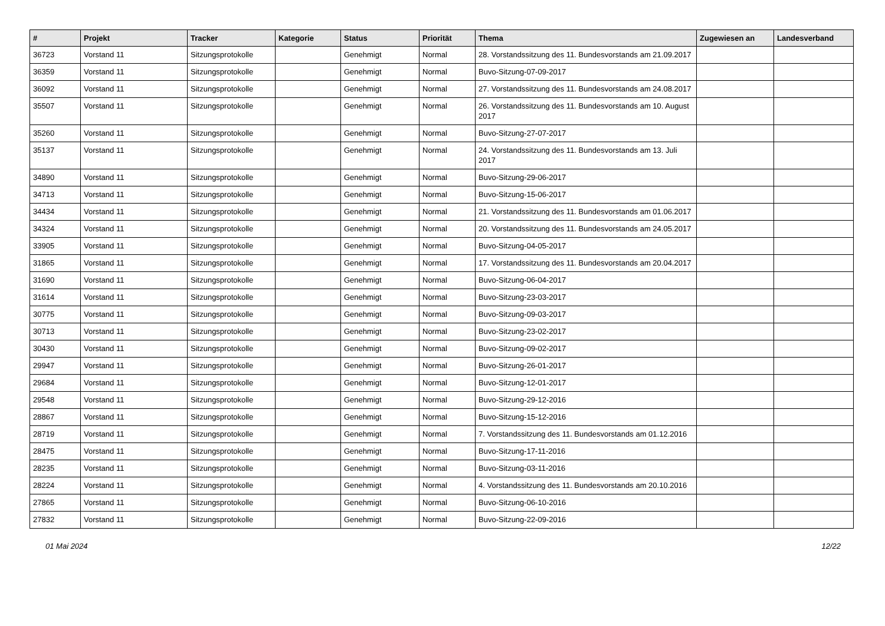| # | Projekt | Tracker | Kategorie | Status | Priorität | Thema | Zugewiesen an | Landesverband |
| --- | --- | --- | --- | --- | --- | --- | --- | --- |
| 36723 | Vorstand 11 | Sitzungsprotokolle | | Genehmigt | Normal | 28. Vorstandssitzung des 11. Bundesvorstands am 21.09.2017 | | |
| 36359 | Vorstand 11 | Sitzungsprotokolle | | Genehmigt | Normal | Buvo-Sitzung-07-09-2017 | | |
| 36092 | Vorstand 11 | Sitzungsprotokolle | | Genehmigt | Normal | 27. Vorstandssitzung des 11. Bundesvorstands am 24.08.2017 | | |
| 35507 | Vorstand 11 | Sitzungsprotokolle | | Genehmigt | Normal | 26. Vorstandssitzung des 11. Bundesvorstands am 10. August 2017 | | |
| 35260 | Vorstand 11 | Sitzungsprotokolle | | Genehmigt | Normal | Buvo-Sitzung-27-07-2017 | | |
| 35137 | Vorstand 11 | Sitzungsprotokolle | | Genehmigt | Normal | 24. Vorstandssitzung des 11. Bundesvorstands am 13. Juli 2017 | | |
| 34890 | Vorstand 11 | Sitzungsprotokolle | | Genehmigt | Normal | Buvo-Sitzung-29-06-2017 | | |
| 34713 | Vorstand 11 | Sitzungsprotokolle | | Genehmigt | Normal | Buvo-Sitzung-15-06-2017 | | |
| 34434 | Vorstand 11 | Sitzungsprotokolle | | Genehmigt | Normal | 21. Vorstandssitzung des 11. Bundesvorstands am 01.06.2017 | | |
| 34324 | Vorstand 11 | Sitzungsprotokolle | | Genehmigt | Normal | 20. Vorstandssitzung des 11. Bundesvorstands am 24.05.2017 | | |
| 33905 | Vorstand 11 | Sitzungsprotokolle | | Genehmigt | Normal | Buvo-Sitzung-04-05-2017 | | |
| 31865 | Vorstand 11 | Sitzungsprotokolle | | Genehmigt | Normal | 17. Vorstandssitzung des 11. Bundesvorstands am 20.04.2017 | | |
| 31690 | Vorstand 11 | Sitzungsprotokolle | | Genehmigt | Normal | Buvo-Sitzung-06-04-2017 | | |
| 31614 | Vorstand 11 | Sitzungsprotokolle | | Genehmigt | Normal | Buvo-Sitzung-23-03-2017 | | |
| 30775 | Vorstand 11 | Sitzungsprotokolle | | Genehmigt | Normal | Buvo-Sitzung-09-03-2017 | | |
| 30713 | Vorstand 11 | Sitzungsprotokolle | | Genehmigt | Normal | Buvo-Sitzung-23-02-2017 | | |
| 30430 | Vorstand 11 | Sitzungsprotokolle | | Genehmigt | Normal | Buvo-Sitzung-09-02-2017 | | |
| 29947 | Vorstand 11 | Sitzungsprotokolle | | Genehmigt | Normal | Buvo-Sitzung-26-01-2017 | | |
| 29684 | Vorstand 11 | Sitzungsprotokolle | | Genehmigt | Normal | Buvo-Sitzung-12-01-2017 | | |
| 29548 | Vorstand 11 | Sitzungsprotokolle | | Genehmigt | Normal | Buvo-Sitzung-29-12-2016 | | |
| 28867 | Vorstand 11 | Sitzungsprotokolle | | Genehmigt | Normal | Buvo-Sitzung-15-12-2016 | | |
| 28719 | Vorstand 11 | Sitzungsprotokolle | | Genehmigt | Normal | 7. Vorstandssitzung des 11. Bundesvorstands am 01.12.2016 | | |
| 28475 | Vorstand 11 | Sitzungsprotokolle | | Genehmigt | Normal | Buvo-Sitzung-17-11-2016 | | |
| 28235 | Vorstand 11 | Sitzungsprotokolle | | Genehmigt | Normal | Buvo-Sitzung-03-11-2016 | | |
| 28224 | Vorstand 11 | Sitzungsprotokolle | | Genehmigt | Normal | 4. Vorstandssitzung des 11. Bundesvorstands am 20.10.2016 | | |
| 27865 | Vorstand 11 | Sitzungsprotokolle | | Genehmigt | Normal | Buvo-Sitzung-06-10-2016 | | |
| 27832 | Vorstand 11 | Sitzungsprotokolle | | Genehmigt | Normal | Buvo-Sitzung-22-09-2016 | | |
01 Mai 2024 12/22